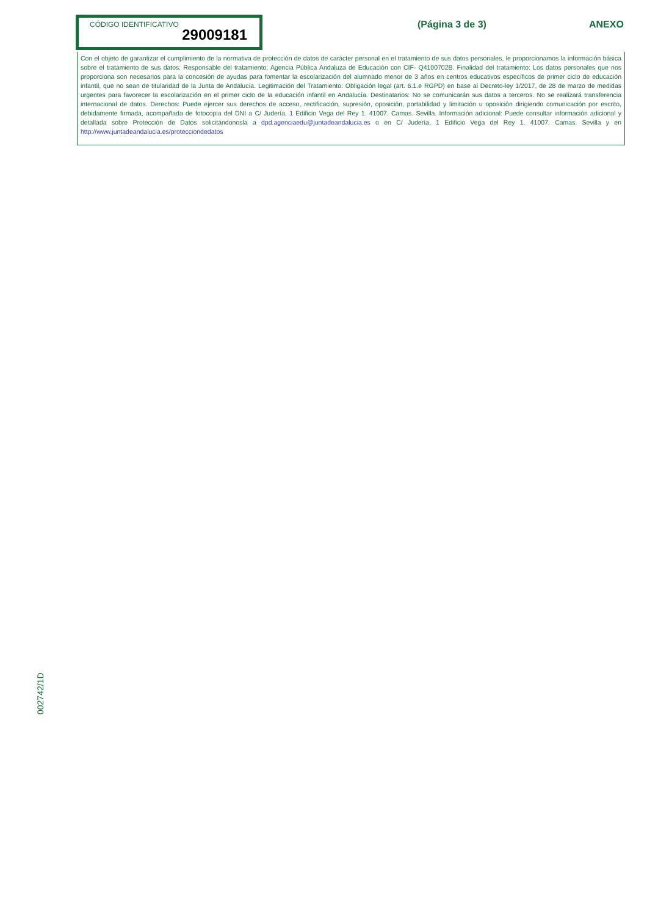CÓDIGO IDENTIFICATIVO
29009181
(Página 3 de 3) ANEXO
Con el objeto de garantizar el cumplimiento de la normativa de protección de datos de carácter personal en el tratamiento de sus datos personales, le proporcionamos la información básica sobre el tratamiento de sus datos: Responsable del tratamiento: Agencia Pública Andaluza de Educación con CIF- Q4100702B. Finalidad del tratamiento: Los datos personales que nos proporciona son necesarios para la concesión de ayudas para fomentar la escolarización del alumnado menor de 3 años en centros educativos específicos de primer ciclo de educación infantil, que no sean de titularidad de la Junta de Andalucía. Legitimación del Tratamiento: Obligación legal (art. 6.1.e RGPD) en base al Decreto-ley 1/2017, de 28 de marzo de medidas urgentes para favorecer la escolarización en el primer ciclo de la educación infantil en Andalucía. Destinatarios: No se comunicarán sus datos a terceros. No se realizará transferencia internacional de datos. Derechos: Puede ejercer sus derechos de acceso, rectificación, supresión, oposición, portabilidad y limitación u oposición dirigiendo comunicación por escrito, debidamente firmada, acompañada de fotocopia del DNI a C/ Judería, 1 Edificio Vega del Rey 1. 41007. Camas. Sevilla. Información adicional: Puede consultar información adicional y detallada sobre Protección de Datos solicitándonosla a dpd.agenciaedu@juntadeandalucia.es o en C/ Judería, 1 Edificio Vega del Rey 1. 41007. Camas. Sevilla y en http://www.juntadeandalucia.es/protecciondedatos
002742/1D